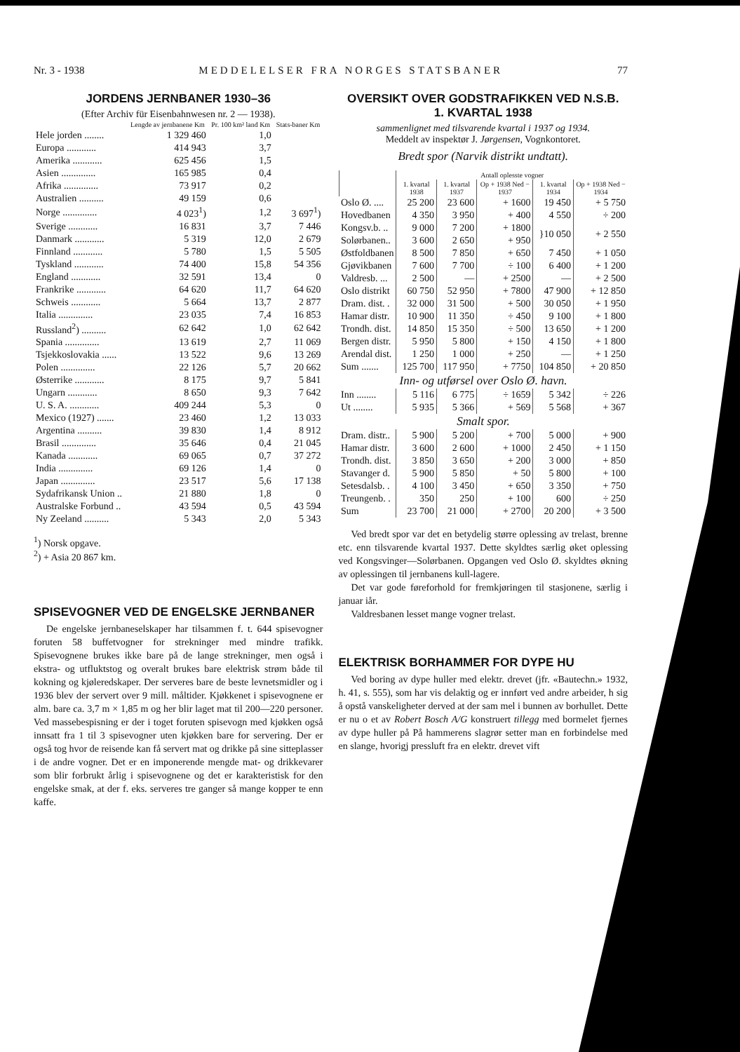Nr. 3 - 1938 MEDDELELSER FRA NORGES STATSBANER 77
JORDENS JERNBANER 1930–36
(Efter Archiv für Eisenbahnwesen nr. 2 — 1938).
| | Lengde av jernbanene Km | Pr. 100 km² land Km | Stats-baner Km |
| --- | --- | --- | --- |
| Hele jorden ........ | 1 329 460 | 1,0 | |
| Europa ............ | 414 943 | 3,7 | |
| Amerika ............ | 625 456 | 1,5 | |
| Asien .............. | 165 985 | 0,4 | |
| Afrika .............. | 73 917 | 0,2 | |
| Australien .......... | 49 159 | 0,6 | |
| Norge .............. | 4 023<sup>1</sup>) | 1,2 | 3 697<sup>1</sup>) |
| Sverige ............ | 16 831 | 3,7 | 7 446 |
| Danmark ............ | 5 319 | 12,0 | 2 679 |
| Finnland ............ | 5 780 | 1,5 | 5 505 |
| Tyskland ............ | 74 400 | 15,8 | 54 356 |
| England ............ | 32 591 | 13,4 | 0 |
| Frankrike ............ | 64 620 | 11,7 | 64 620 |
| Schweis ............ | 5 664 | 13,7 | 2 877 |
| Italia .............. | 23 035 | 7,4 | 16 853 |
| Russland<sup>2</sup>) .......... | 62 642 | 1,0 | 62 642 |
| Spania .............. | 13 619 | 2,7 | 11 069 |
| Tsjekkoslovakia ...... | 13 522 | 9,6 | 13 269 |
| Polen .............. | 22 126 | 5,7 | 20 662 |
| Østerrike ............ | 8 175 | 9,7 | 5 841 |
| Ungarn ............ | 8 650 | 9,3 | 7 642 |
| U. S. A. ............ | 409 244 | 5,3 | 0 |
| Mexico (1927) ....... | 23 460 | 1,2 | 13 033 |
| Argentina .......... | 39 830 | 1,4 | 8 912 |
| Brasil .............. | 35 646 | 0,4 | 21 045 |
| Kanada ............ | 69 065 | 0,7 | 37 272 |
| India .............. | 69 126 | 1,4 | 0 |
| Japan .............. | 23 517 | 5,6 | 17 138 |
| Sydafrikansk Union .. | 21 880 | 1,8 | 0 |
| Australske Forbund .. | 43 594 | 0,5 | 43 594 |
| Ny Zeeland .......... | 5 343 | 2,0 | 5 343 |
<sup>1</sup>) Norsk opgave.
<sup>2</sup>) + Asia 20 867 km.
SPISEVOGNER VED DE ENGELSKE JERNBANER
De engelske jernbaneselskaper har tilsammen f. t. 644 spisevogner foruten 58 buffetvogner for strekninger med mindre trafikk. Spisevognene brukes ikke bare på de lange strekninger, men også i ekstra- og utfluktstog og overalt brukes bare elektrisk strøm både til kokning og kjøleredskaper. Der serveres bare de beste levnetsmidler og i 1936 blev der servert over 9 mill. måltider. Kjøkkenet i spisevognene er alm. bare ca. 3,7 m × 1,85 m og her blir laget mat til 200—220 personer. Ved massebespisning er der i toget foruten spisevogn med kjøkken også innsatt fra 1 til 3 spisevogner uten kjøkken bare for servering. Der er også tog hvor de reisende kan få servert mat og drikke på sine sitteplasser i de andre vogner. Det er en imponerende mengde mat- og drikkevarer som blir forbrukt årlig i spisevognene og det er karakteristisk for den engelske smak, at der f. eks. serveres tre ganger så mange kopper te enn kaffe.
OVERSIKT OVER GODSTRAFIKKEN VED N.S.B.
1. KVARTAL 1938
sammenlignet med tilsvarende kvartal i 1937 og 1934.
Meddelt av inspektør J. Jørgensen, Vognkontoret.
Bredt spor (Narvik distrikt undtatt).
| | Antall oplesste vogner | | | | |
| --- | --- | --- | --- | --- | --- |
| | 1. kvartal 1938 | 1. kvartal 1937 | Op + 1938 Ned − 1937 | 1. kvartal 1934 | Op + 1938 Ned − 1934 |
| Oslo Ø. .... | 25 200 | 23 600 | + 1600 | 19 450 | + 5 750 |
| Hovedbanen | 4 350 | 3 950 | + 400 | 4 550 | ÷ 200 |
| Kongsv.b. .. | 9 000 | 7 200 | + 1800 | }10 050 | + 2 550 |
| Solørbanen.. | 3 600 | 2 650 | + 950 | | |
| Østfoldbanen | 8 500 | 7 850 | + 650 | 7 450 | + 1 050 |
| Gjøvikbanen | 7 600 | 7 700 | ÷ 100 | 6 400 | + 1 200 |
| Valdresb. ... | 2 500 | — | + 2500 | — | + 2 500 |
| Oslo distrikt | 60 750 | 52 950 | + 7800 | 47 900 | + 12 850 |
| Dram. dist. . | 32 000 | 31 500 | + 500 | 30 050 | + 1 950 |
| Hamar distr. | 10 900 | 11 350 | ÷ 450 | 9 100 | + 1 800 |
| Trondh. dist. | 14 850 | 15 350 | ÷ 500 | 13 650 | + 1 200 |
| Bergen distr. | 5 950 | 5 800 | + 150 | 4 150 | + 1 800 |
| Arendal dist. | 1 250 | 1 000 | + 250 | — | + 1 250 |
| Sum ....... | 125 700 | 117 950 | + 7750 | 104 850 | + 20 850 |
| Inn- og utførsel over Oslo Ø. havn. | | | | | |
| Inn ........ | 5 116 | 6 775 | ÷ 1659 | 5 342 | ÷ 226 |
| Ut ........ | 5 935 | 5 366 | + 569 | 5 568 | + 367 |
| Smalt spor. | | | | | |
| Dram. distr.. | 5 900 | 5 200 | + 700 | 5 000 | + 900 |
| Hamar distr. | 3 600 | 2 600 | + 1000 | 2 450 | + 1 150 |
| Trondh. dist. | 3 850 | 3 650 | + 200 | 3 000 | + 850 |
| Stavanger d. | 5 900 | 5 850 | + 50 | 5 800 | + 100 |
| Setesdalsb. . | 4 100 | 3 450 | + 650 | 3 350 | + 750 |
| Treungenb. . | 350 | 250 | + 100 | 600 | ÷ 250 |
| Sum | 23 700 | 21 000 | + 2700 | 20 200 | + 3 500 |
Ved bredt spor var det en betydelig større oplessing av trelast, brenne etc. enn tilsvarende kvartal 1937. Dette skyldtes særlig øket oplessing ved Kongsvinger—Solørbanen. Opgangen ved Oslo Ø. skyldtes økning av oplessingen til jernbanens kull-lagere.
Det var gode føreforhold for fremkjøringen til stasjonene, særlig i januar iår.
Valdresbanen lesset mange vogner trelast.
ELEKTRISK BORHAMMER FOR DYPE HU
Ved boring av dype huller med elektr. drevet (jfr. «Bautechn.» 1932, h. 41, s. 555), som har vis delaktig og er innført ved andre arbeider, h sig å opstå vanskeligheter derved at der sam mel i bunnen av borhullet. Dette er nu o et av Robert Bosch A/G konstruert tillegg med bormelet fjernes av dype huller på På hammerens slagrør setter man en forbindelse med en slange, hvorigj pressluft fra en elektr. drevet vift